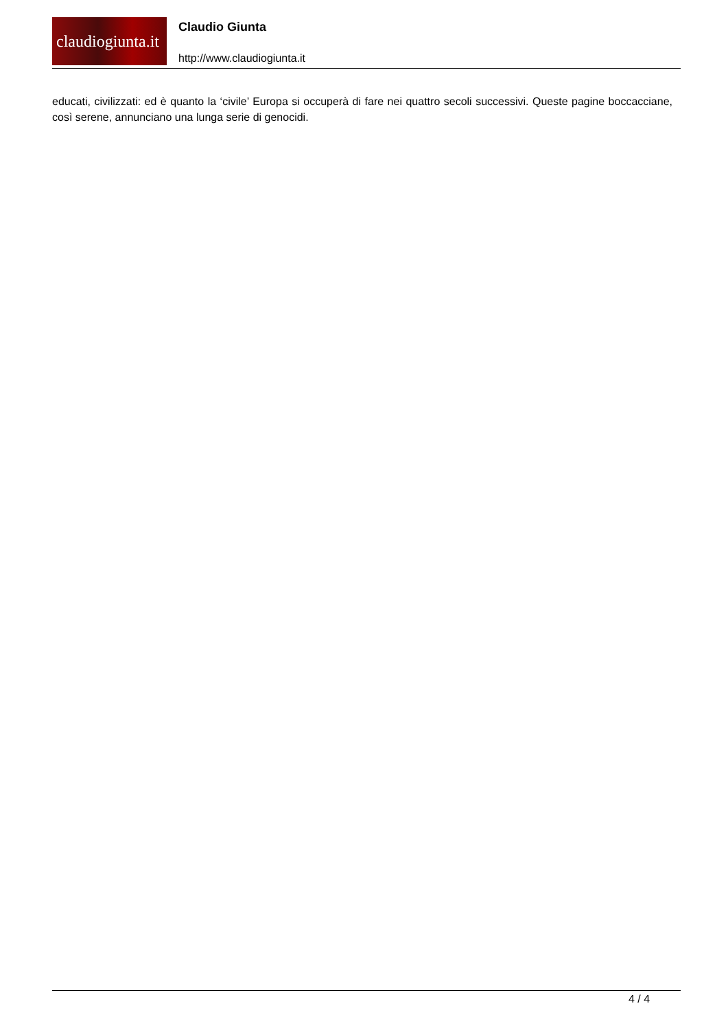claudiogiunta.it
Claudio Giunta
http://www.claudiogiunta.it
educati, civilizzati: ed è quanto la ‘civile’ Europa si occuperà di fare nei quattro secoli successivi. Queste pagine boccacciane, così serene, annunciano una lunga serie di genocidi.
4 / 4